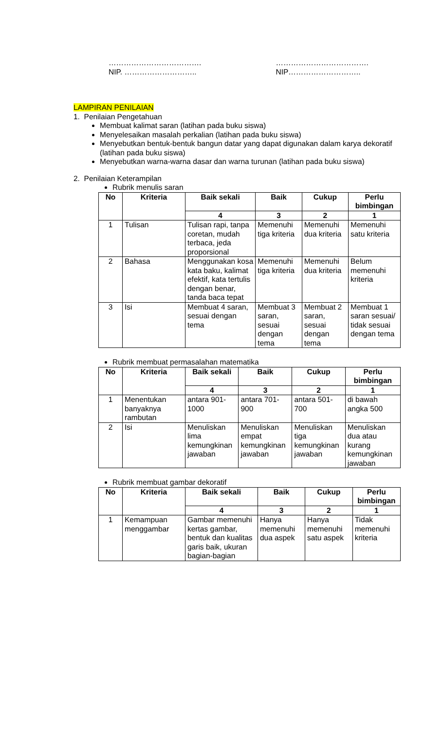……………………………….
NIP. ………………………..
……………………………….
NIP………………………..
LAMPIRAN PENILAIAN
1. Penilaian Pengetahuan
Membuat kalimat saran (latihan pada buku siswa)
Menyelesaikan masalah perkalian (latihan pada buku siswa)
Menyebutkan bentuk-bentuk bangun datar yang dapat digunakan dalam karya dekoratif (latihan pada buku siswa)
Menyebutkan warna-warna dasar dan warna turunan (latihan pada buku siswa)
2. Penilaian Keterampilan
Rubrik menulis saran
| No | Kriteria | Baik sekali | Baik | Cukup | Perlu bimbingan |
| --- | --- | --- | --- | --- | --- |
| | | 4 | 3 | 2 | 1 |
| 1 | Tulisan | Tulisan rapi, tanpa coretan, mudah terbaca, jeda proporsional | Memenuhi tiga kriteria | Memenuhi dua kriteria | Memenuhi satu kriteria |
| 2 | Bahasa | Menggunakan kosa kata baku, kalimat efektif, kata tertulis dengan benar, tanda baca tepat | Memenuhi tiga kriteria | Memenuhi dua kriteria | Belum memenuhi kriteria |
| 3 | Isi | Membuat 4 saran, sesuai dengan tema | Membuat 3 saran, sesuai dengan tema | Membuat 2 saran, sesuai dengan tema | Membuat 1 saran sesuai/ tidak sesuai dengan tema |
Rubrik membuat permasalahan matematika
| No | Kriteria | Baik sekali | Baik | Cukup | Perlu bimbingan |
| --- | --- | --- | --- | --- | --- |
| | | 4 | 3 | 2 | 1 |
| 1 | Menentukan banyaknya rambutan | antara 901-1000 | antara 701-900 | antara 501-700 | di bawah angka 500 |
| 2 | Isi | Menuliskan lima kemungkinan jawaban | Menuliskan empat kemungkinan jawaban | Menuliskan tiga kemungkinan jawaban | Menuliskan dua atau kurang kemungkinan jawaban |
Rubrik membuat gambar dekoratif
| No | Kriteria | Baik sekali | Baik | Cukup | Perlu bimbingan |
| --- | --- | --- | --- | --- | --- |
| | | 4 | 3 | 2 | 1 |
| 1 | Kemampuan menggambar | Gambar memenuhi kertas gambar, bentuk dan kualitas garis baik, ukuran bagian-bagian | Hanya memenuhi dua aspek | Hanya memenuhi satu aspek | Tidak memenuhi kriteria |